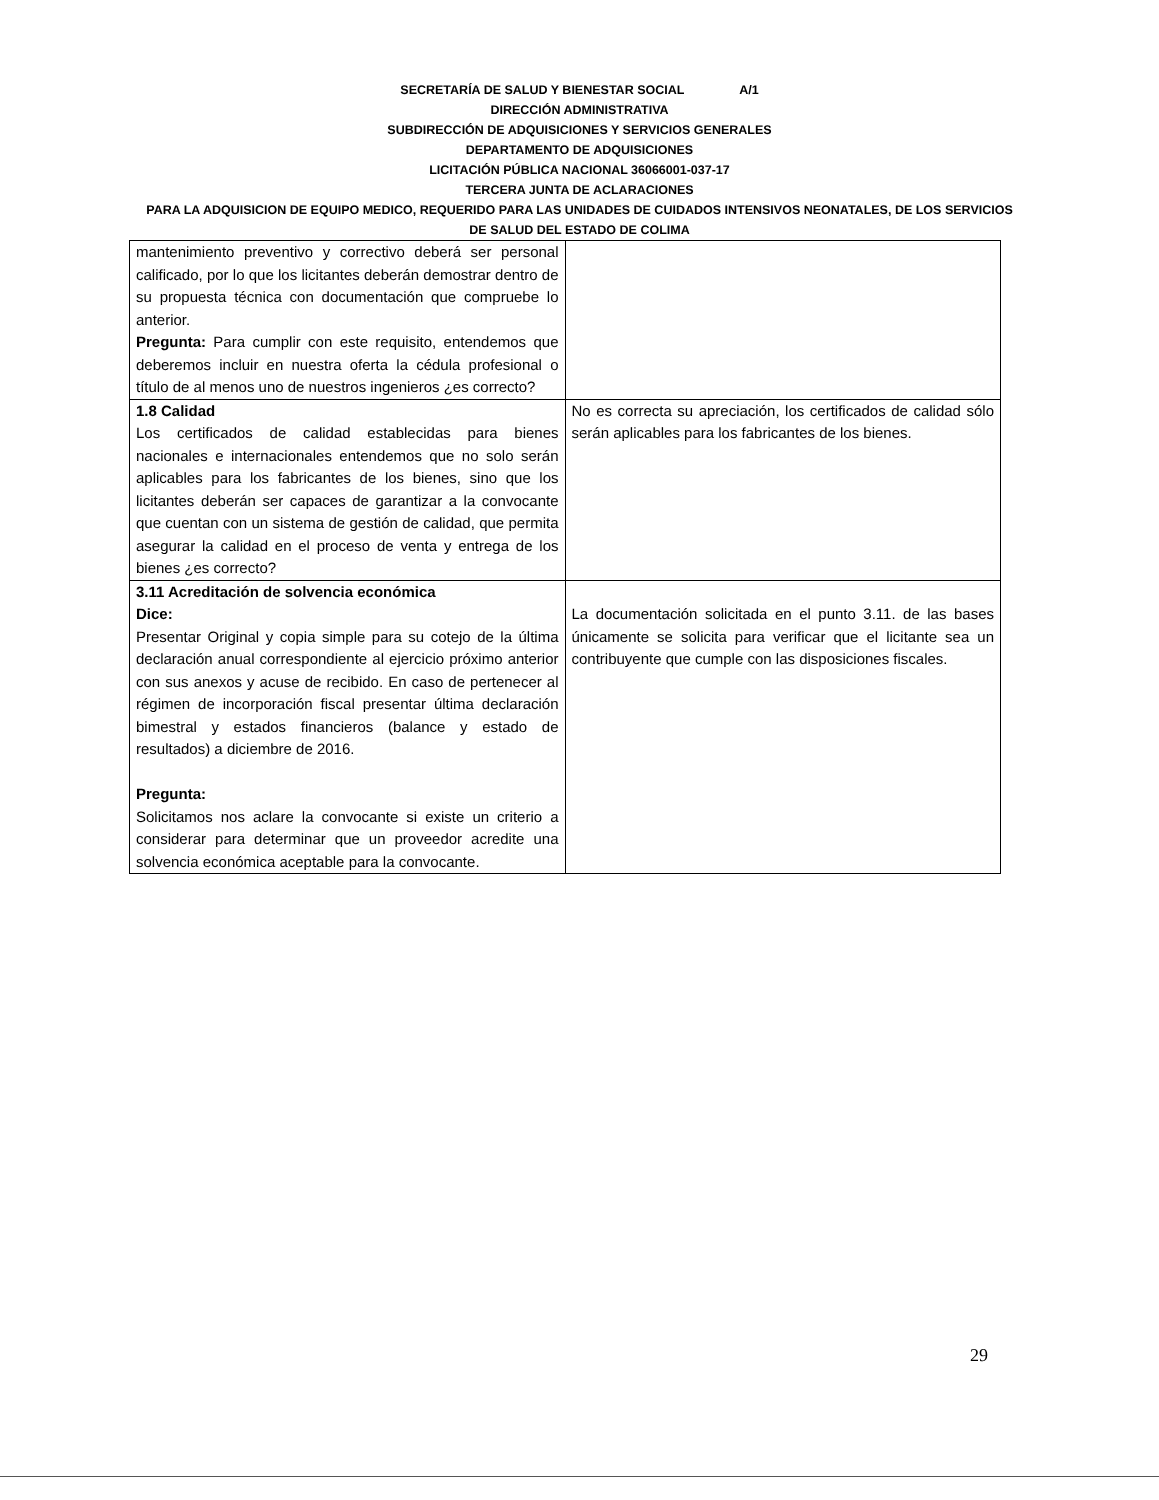SECRETARÍA DE SALUD Y BIENESTAR SOCIAL A/1
DIRECCIÓN ADMINISTRATIVA
SUBDIRECCIÓN DE ADQUISICIONES Y SERVICIOS GENERALES
DEPARTAMENTO DE ADQUISICIONES
LICITACIÓN PÚBLICA NACIONAL 36066001-037-17
TERCERA JUNTA DE ACLARACIONES
PARA LA ADQUISICION DE EQUIPO MEDICO, REQUERIDO PARA LAS UNIDADES DE CUIDADOS INTENSIVOS NEONATALES, DE LOS SERVICIOS DE SALUD DEL ESTADO DE COLIMA
| mantenimiento preventivo y correctivo deberá ser personal calificado, por lo que los licitantes deberán demostrar dentro de su propuesta técnica con documentación que compruebe lo anterior. Pregunta: Para cumplir con este requisito, entendemos que deberemos incluir en nuestra oferta la cédula profesional o título de al menos uno de nuestros ingenieros ¿es correcto? | |
| 1.8 Calidad Los certificados de calidad establecidas para bienes nacionales e internacionales entendemos que no solo serán aplicables para los fabricantes de los bienes, sino que los licitantes deberán ser capaces de garantizar a la convocante que cuentan con un sistema de gestión de calidad, que permita asegurar la calidad en el proceso de venta y entrega de los bienes ¿es correcto? | No es correcta su apreciación, los certificados de calidad sólo serán aplicables para los fabricantes de los bienes. |
| 3.11 Acreditación de solvencia económica Dice: Presentar Original y copia simple para su cotejo de la última declaración anual correspondiente al ejercicio próximo anterior con sus anexos y acuse de recibido. En caso de pertenecer al régimen de incorporación fiscal presentar última declaración bimestral y estados financieros (balance y estado de resultados) a diciembre de 2016. Pregunta: Solicitamos nos aclare la convocante si existe un criterio a considerar para determinar que un proveedor acredite una solvencia económica aceptable para la convocante. | La documentación solicitada en el punto 3.11. de las bases únicamente se solicita para verificar que el licitante sea un contribuyente que cumple con las disposiciones fiscales. |
29